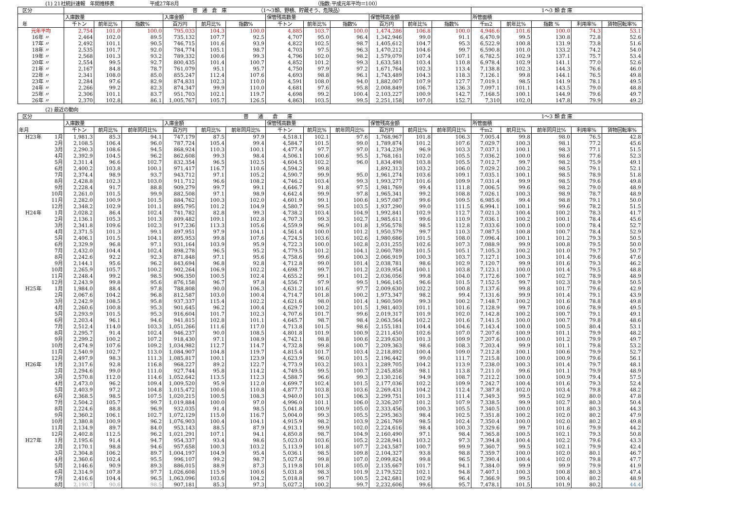(1) 21社統計速報　年間推移表 平成27年8月 （指数:平成元年平均＝100）
| 区分 | 普 通 倉 庫 （1～3類、野積、貯蔵そう、危険品） | | | | | | | | | | | | 1～3 類 倉 庫 | | | | |
| --- | --- | --- | --- | --- | --- | --- | --- | --- | --- | --- | --- | --- | --- | --- | --- | --- | --- |
| | 入庫数量 | | | 入庫金額 | | | 保管残高数量 | | | 保管残高金額 | | | 所管面積 | | | | |
| 年 | 千トン | 前年比% | 指数% | 百万円 | 前月比% | 指数% | 千トン | 前年比% | 指数% | 百万円 | 前年比% | 指数% | 千m2 | 前年比% | 指数 % | 利用率% | 貨物回転率% |
| 元年平均 | 2,754 | 101.0 | 100.0 | 795,033 | 104.3 | 100.0 | 4,885 | 103.7 | 100.0 | 1,474,286 | 106.8 | 100.0 | 4,946.6 | 101.6 | 100.0 | 74.3 | 53.1 |
| 16年 〃 | 2,464 | 102.0 | 89.5 | 735,132 | 107.7 | 92.5 | 4,707 | 95.0 | 96.4 | 1,342,946 | 99.0 | 91.1 | 6,470.9 | 99.5 | 130.8 | 72.8 | 52.6 |
| 17年 〃 | 2,492 | 101.1 | 90.5 | 746,715 | 101.6 | 93.9 | 4,822 | 102.5 | 98.7 | 1,405,612 | 104.7 | 95.3 | 6,522.9 | 100.8 | 131.9 | 73.8 | 51.6 |
| 18年 〃 | 2,535 | 101.7 | 92.0 | 784,774 | 105.1 | 98.7 | 4,703 | 97.5 | 96.3 | 1,470,212 | 104.6 | 99.7 | 6,590.8 | 101.0 | 133.2 | 74.2 | 54.0 |
| 19年 〃 | 2,568 | 101.3 | 93.2 | 789,332 | 100.6 | 99.3 | 4,796 | 102.0 | 98.2 | 1,579,079 | 107.4 | 107.1 | 6,782.5 | 102.9 | 137.1 | 75.7 | 53.4 |
| 20年 〃 | 2,554 | 99.5 | 92.7 | 800,435 | 101.4 | 100.7 | 4,852 | 101.2 | 99.3 | 1,633,581 | 103.4 | 110.8 | 6,978.4 | 102.9 | 141.1 | 77.0 | 52.6 |
| 21年 〃 | 2,167 | 84.8 | 78.7 | 761,079 | 95.1 | 95.7 | 4,750 | 97.9 | 97.2 | 1,671,764 | 102.3 | 113.4 | 7,138.8 | 102.3 | 144.3 | 76.6 | 46.0 |
| 22年 〃 | 2,341 | 108.0 | 85.0 | 855,247 | 112.4 | 107.6 | 4,693 | 98.8 | 96.1 | 1,743,489 | 104.3 | 118.3 | 7,126.1 | 99.8 | 144.1 | 76.5 | 49.8 |
| 23年 〃 | 2,284 | 97.6 | 82.9 | 874,831 | 102.3 | 110.0 | 4,591 | 108.0 | 94.0 | 1,882,007 | 107.9 | 127.7 | 7,019.1 | 98.5 | 141.9 | 78.1 | 49.5 |
| 24年 〃 | 2,266 | 99.2 | 82.3 | 874,347 | 99.9 | 110.0 | 4,681 | 97.6 | 95.8 | 2,008,849 | 106.7 | 136.3 | 7,097.1 | 101.1 | 143.5 | 79.0 | 48.8 |
| 25年 〃 | 2,306 | 101.1 | 83.7 | 951,703 | 102.1 | 119.7 | 4,698 | 99.2 | 100.4 | 2,103,227 | 100.9 | 142.7 | 7,168.5 | 100.1 | 144.9 | 79.6 | 49.7 |
| 26年 〃 | 2,370 | 102.8 | 86.1 | 1,005,767 | 105.7 | 126.5 | 4,863 | 103.5 | 99.5 | 2,251,158 | 107.0 | 152.7 | 7,310 | 102.0 | 147.8 | 79.9 | 49.2 |
(2) 最近の動向
| 区分 | | 普 通 倉 庫 | | | | | | | | | | | | 1～3 類 倉 庫 | | | | |
| --- | --- | --- | --- | --- | --- | --- | --- | --- | --- | --- | --- | --- | --- | --- | --- | --- | --- | --- |
| | | 入庫数量 | | | 入庫金額 | | | 保管残高数量 | | | 保管残高金額 | | | 所管面積 | | | | |
| 年月 | | 千トン | 前月比% | 前年同月比% | 百万円 | 前月比% | 前年同月比% | 千トン | 前月比% | 前年同月比% | 百万円 | 前月比% | 前年同月比% | 千m2 | 前月比% | 前年同月比% | 利用率% | 貨物回転率% |
| H23年 | 1月 | 1,981.3 | 85.3 | 94.1 | 747,179 | 87.5 | 97.9 | 4,518.1 | 102.1 | 97.6 | 1,768,967 | 101.8 | 106.3 | 7,005.4 | 99.8 | 98.0 | 76.5 | 42.8 |
| | 2月 | 2,108.5 | 106.4 | 96.0 | 787,724 | 105.4 | 99.4 | 4,584.7 | 101.5 | 99.0 | 1,789,874 | 101.2 | 107.6 | 7,029.7 | 100.3 | 98.1 | 77.2 | 45.6 |
| | 3月 | 2,290.3 | 108.6 | 94.5 | 868,924 | 110.3 | 100.1 | 4,477.4 | 97.7 | 97.0 | 1,734,239 | 96.9 | 103.3 | 7,037.1 | 100.1 | 98.3 | 77.1 | 51.5 |
| | 4月 | 2,392.9 | 104.5 | 96.2 | 862,608 | 99.3 | 98.4 | 4,506.1 | 100.6 | 95.5 | 1,768,161 | 102.0 | 105.5 | 7,036.2 | 100.0 | 98.6 | 77.6 | 52.3 |
| | 5月 | 2,311.4 | 96.6 | 102.7 | 832,354 | 96.5 | 102.5 | 4,604.5 | 102.2 | 96.0 | 1,834,498 | 103.8 | 105.5 | 7,012.7 | 99.7 | 98.2 | 75.9 | 49.1 |
| | 6月 | 2,400.2 | 103.8 | 100.1 | 971,417 | 116.7 | 110.6 | 4,594.2 | 99.8 | | 1,892,313 | 103.2 | 106.0 | 7,029.2 | 100.2 | 98.5 | 79.1 | 52.1 |
| | 7月 | 2,374.4 | 98.9 | 93.7 | 943,712 | 97.1 | 105.2 | 4,590.7 | 99.9 | 95.0 | 1,961,274 | 103.6 | 109.1 | 7,035.1 | 100.1 | 98.5 | 78.9 | 51.8 |
| | 8月 | 2,428.8 | 102.3 | 103.0 | 911,712 | 96.6 | 108.2 | 4,746.2 | 103.4 | 99.3 | 1,993,277 | 101.6 | 109.9 | 7,031.4 | 99.9 | 98.5 | 79.6 | 49.8 |
| | 9月 | 2,228.4 | 91.7 | 88.8 | 909,279 | 99.7 | 99.1 | 4,646.7 | 91.8 | 97.5 | 1,981,769 | 99.4 | 111.8 | 7,006.5 | 99.6 | 98.2 | 79.0 | 48.9 |
| | 10月 | 2,261.0 | 101.5 | 99.9 | 882,508 | 97.1 | 98.9 | 4,642.4 | 99.9 | 97.8 | 1,965,341 | 99.2 | 108.8 | 7,026.1 | 100.3 | 98.9 | 78.7 | 48.9 |
| | 11月 | 2,282.0 | 100.9 | 101.5 | 884,762 | 100.3 | 102.0 | 4,601.9 | 99.1 | 100.6 | 1,957,087 | 99.6 | 109.5 | 6,985.6 | 99.4 | 98.8 | 79.1 | 50.0 |
| | 12月 | 2,348.2 | 102.9 | 101.1 | 895,795 | 101.2 | 104.9 | 4,580.7 | 99.5 | 103.5 | 1,937,290 | 99.0 | 111.5 | 6,994.1 | 100.1 | 99.6 | 78.2 | 51.5 |
| H24年 | 1月 | 2,028.2 | 86.4 | 102.4 | 741,782 | 82.8 | 99.3 | 4,738.2 | 103.4 | 104.9 | 1,992,841 | 102.9 | 112.7 | 7,021.3 | 100.4 | 100.2 | 78.3 | 41.7 |
| | 2月 | 2,136.1 | 105.3 | 101.3 | 809,482 | 109.1 | 102.8 | 4,707.3 | 99.3 | 102.7 | 1,985,611 | 99.6 | 110.9 | 7,036.1 | 100.2 | 100.1 | 78.4 | 45.6 |
| | 3月 | 2,341.8 | 109.6 | 102.3 | 917,236 | 113.3 | 105.6 | 4,559.9 | 96.9 | 101.8 | 1,956,578 | 98.5 | 112.8 | 7,033.6 | 100.0 | 100.0 | 78.4 | 52.7 |
| | 4月 | 2,371.5 | 101.3 | 99.1 | 897,951 | 97.9 | 104.1 | 4,561.4 | 100.0 | 101.2 | 1,950,579 | 99.7 | 110.3 | 7,087.5 | 100.8 | 100.7 | 78.4 | 52.9 |
| | 5月 | 2,406.1 | 101.5 | 104.1 | 895,953 | 99.8 | 107.6 | 4,724.5 | 103.6 | 102.6 | 1,980,686 | 101.5 | 108.0 | 7,096.4 | 100.1 | 101.2 | 79.3 | 50.5 |
| | 6月 | 2,329.9 | 96.8 | 97.1 | 931,164 | 103.9 | 95.9 | 4,722.3 | 100.0 | 102.8 | 2,031,255 | 102.6 | 107.3 | 7,088.9 | 99.9 | 100.8 | 79.5 | 50.0 |
| | 7月 | 2,432.0 | 104.4 | 102.4 | 898,278 | 96.5 | 95.2 | 4,779.5 | 101.2 | 104.1 | 2,060,789 | 101.5 | 105.1 | 7,105.3 | 100.2 | 101.0 | 79.7 | 50.7 |
| | 8月 | 2,242.6 | 92.2 | 92.3 | 871,848 | 97.1 | 95.6 | 4,758.6 | 99.6 | 100.3 | 2,066,919 | 100.3 | 103.7 | 7,127.1 | 100.3 | 101.4 | 79.6 | 47.6 |
| | 9月 | 2,144.1 | 95.6 | 96.2 | 843,694 | 96.8 | 92.8 | 4,712.8 | 99.0 | 101.4 | 2,038,781 | 98.6 | 102.9 | 7,120.7 | 99.9 | 101.6 | 79.3 | 46.2 |
| | 10月 | 2,265.9 | 105.7 | 100.2 | 902,264 | 106.9 | 102.2 | 4,698.7 | 99.7 | 101.2 | 2,039,954 | 100.1 | 103.8 | 7,123.1 | 100.0 | 101.4 | 79.5 | 48.8 |
| | 11月 | 2,248.4 | 99.2 | 98.5 | 906,350 | 100.5 | 102.4 | 4,655.2 | 99.1 | 101.2 | 2,036,056 | 99.8 | 104.0 | 7,172.6 | 100.7 | 102.7 | 78.9 | 48.9 |
| | 12月 | 2,243.9 | 99.8 | 95.6 | 876,158 | 96.7 | 97.8 | 4,556.7 | 97.9 | 99.5 | 1,966,145 | 96.6 | 101.5 | 7,152.5 | 99.7 | 102.3 | 78.9 | 50.5 |
| H25年 | 1月 | 1,984.0 | 88.4 | 97.8 | 788,808 | 90.0 | 106.3 | 4,631.2 | 101.6 | 97.7 | 2,009,630 | 102.2 | 100.8 | 7,137.6 | 99.8 | 101.7 | 79.6 | 42.9 |
| | 2月 | 2,067.6 | 104.2 | 96.8 | 812,587 | 103.0 | 100.4 | 4,714.7 | 101.8 | 100.2 | 1,973,347 | 98.2 | 99.4 | 7,131.6 | 99.9 | 101.4 | 79.1 | 43.9 |
| | 3月 | 2,242.9 | 108.5 | 95.8 | 937,337 | 115.4 | 102.2 | 4,621.6 | 98.0 | 101.4 | 1,960,509 | 99.3 | 100.2 | 7,148.7 | 100.2 | 101.6 | 78.8 | 49.8 |
| | 4月 | 2,260.6 | 100.8 | 95.3 | 901,645 | 96.2 | 100.4 | 4,629.7 | 100.2 | 101.5 | 1,981,403 | 101.1 | 101.6 | 7,128.9 | 99.7 | 100.6 | 78.9 | 49.5 |
| | 5月 | 2,293.9 | 101.5 | 95.3 | 916,604 | 101.7 | 102.3 | 4,707.6 | 101.7 | 99.6 | 2,019,317 | 101.9 | 102.0 | 7,142.8 | 100.2 | 100.7 | 79.1 | 49.1 |
| | 6月 | 2,203.4 | 96.1 | 94.6 | 941,815 | 102.8 | 101.1 | 4,645.7 | 98.7 | 98.4 | 2,063,564 | 102.2 | 101.6 | 7,141.5 | 100.0 | 100.7 | 79.8 | 48.6 |
| | 7月 | 2,512.4 | 114.0 | 103.3 | 1,051,266 | 111.6 | 117.0 | 4,713.8 | 101.5 | 98.6 | 2,155,181 | 104.4 | 104.6 | 7,143.4 | 100.0 | 100.5 | 80.4 | 53.1 |
| | 8月 | 2,295.7 | 91.4 | 102.4 | 946,237 | 90.0 | 108.5 | 4,801.8 | 101.9 | 100.9 | 2,211,450 | 102.6 | 107.0 | 7,207.6 | 100.9 | 101.1 | 79.9 | 48.2 |
| | 9月 | 2,299.2 | 100.2 | 107.2 | 918,430 | 97.1 | 108.9 | 4,742.1 | 98.8 | 100.6 | 2,239,630 | 101.3 | 109.9 | 7,207.6 | 100.0 | 101.2 | 79.9 | 49.7 |
| | 10月 | 2,474.9 | 107.6 | 109.2 | 1,034,982 | 112.7 | 114.7 | 4,732.8 | 99.8 | 100.7 | 2,209,363 | 98.6 | 108.3 | 7,203.4 | 99.9 | 101.1 | 79.8 | 53.2 |
| | 11月 | 2,540.9 | 102.7 | 113.0 | 1,084,907 | 104.8 | 119.7 | 4,815.4 | 101.7 | 103.4 | 2,218,892 | 100.4 | 109.0 | 7,212.8 | 100.1 | 100.6 | 79.9 | 52.7 |
| | 12月 | 2,497.9 | 98.3 | 111.3 | 1,085,817 | 100.1 | 123.9 | 4,623.9 | 96.0 | 101.5 | 2,196,442 | 99.0 | 111.7 | 7,215.8 | 100.0 | 100.9 | 79.6 | 56.1 |
| H26年 | 1月 | 2,317.6 | 92.8 | 116.8 | 968,227 | 89.2 | 122.7 | 4,773.9 | 103.2 | 103.1 | 2,289,705 | 104.2 | 113.9 | 7,238.0 | 100.3 | 101.4 | 79.7 | 48.1 |
| | 2月 | 2,294.6 | 99.0 | 111.0 | 927,744 | 95.8 | 114.2 | 4,749.5 | 99.5 | 100.7 | 2,245,858 | 98.1 | 113.8 | 7,211.0 | 99.6 | 101.1 | 79.9 | 48.9 |
| | 3月 | 2,570.8 | 112.0 | 114.6 | 1,052,642 | 113.5 | 112.3 | 4,588.7 | 96.6 | 99.3 | 2,130,216 | 94.9 | 108.7 | 7,212.2 | 100.0 | 100.9 | 79.4 | 57.5 |
| | 4月 | 2,473.0 | 96.2 | 109.4 | 1,009,520 | 95.9 | 112.0 | 4,699.7 | 102.4 | 101.5 | 2,177,036 | 102.2 | 109.9 | 7,242.7 | 100.4 | 101.6 | 79.3 | 52.4 |
| | 5月 | 2,403.9 | 97.2 | 104.8 | 1,015,472 | 100.6 | 110.8 | 4,877.7 | 103.8 | 103.6 | 2,269,431 | 104.2 | 112.4 | 7,387.8 | 102.0 | 103.4 | 79.8 | 48.2 |
| | 6月 | 2,368.5 | 98.5 | 107.5 | 1,020,215 | 100.5 | 108.3 | 4,940.0 | 101.3 | 106.3 | 2,299,751 | 101.3 | 111.4 | 7,349.3 | 99.5 | 102.9 | 80.0 | 47.8 |
| | 7月 | 2,504.2 | 105.7 | 99.7 | 1,019,884 | 100.0 | 97.0 | 4,996.0 | 101.1 | 106.0 | 2,326,207 | 101.2 | 107.9 | 7,338.5 | 99.9 | 102.7 | 80.3 | 50.4 |
| | 8月 | 2,224.6 | 88.8 | 96.9 | 932,035 | 91.4 | 98.5 | 5,041.8 | 100.9 | 105.0 | 2,333,456 | 100.3 | 105.5 | 7,340.5 | 100.0 | 101.8 | 80.3 | 44.3 |
| | 9月 | 2,360.2 | 106.1 | 102.7 | 1,072,129 | 115.0 | 116.7 | 5,004.0 | 99.3 | 105.5 | 2,295,363 | 98.4 | 102.5 | 7,351.8 | 100.2 | 102.0 | 80.2 | 47.9 |
| | 10月 | 2,380.8 | 100.9 | 96.2 | 1,076,903 | 100.4 | 104.1 | 4,915.9 | 98.2 | 103.9 | 2,261,769 | 98.5 | 102.4 | 7,350.4 | 100.0 | 102.0 | 80.2 | 49.8 |
| | 11月 | 2,134.9 | 89.7 | 84.0 | 953,143 | 88.5 | 87.9 | 4,913.1 | 99.9 | 102.0 | 2,224,616 | 98.4 | 100.3 | 7,329.6 | 99.7 | 101.6 | 79.9 | 44.2 |
| | 12月 | 2,402.8 | 112.5 | 96.2 | 1,021,291 | 107.1 | 94.1 | 4,850.8 | 98.7 | 104.9 | 2,160,490 | 97.1 | 98.4 | 7,365.8 | 100.5 | 102.1 | 79.3 | 50.8 |
| H27年 | 1月 | 2,195.6 | 91.4 | 94.7 | 954,337 | 93.4 | 98.6 | 5,023.0 | 103.6 | 105.2 | 2,228,941 | 103.2 | 97.3 | 7,394.8 | 100.4 | 102.2 | 79.6 | 43.3 |
| | 2月 | 2,170.1 | 98.8 | 94.6 | 957,658 | 100.3 | 103.2 | 5,113.9 | 101.8 | 107.7 | 2,243,587 | 100.7 | 99.9 | 7,360.7 | 99.5 | 102.1 | 79.9 | 42.4 |
| | 3月 | 2,304.8 | 106.2 | 89.7 | 1,004,197 | 104.9 | 95.4 | 5,036.1 | 98.5 | 109.8 | 2,104,327 | 93.8 | 98.8 | 7,359.7 | 100.0 | 102.0 | 80.1 | 46.7 |
| | 4月 | 2,360.6 | 102.4 | 95.5 | 996,107 | 99.2 | 98.7 | 5,027.6 | 99.8 | 107.0 | 2,099,824 | 99.8 | 96.5 | 7,390.4 | 100.4 | 102.0 | 79.8 | 47.7 |
| | 5月 | 2,146.6 | 90.9 | 89.3 | 886,015 | 88.9 | 87.3 | 5,119.8 | 101.8 | 105.0 | 2,135,667 | 101.7 | 94.1 | 7,384.0 | 99.9 | 99.9 | 79.9 | 41.9 |
| | 6月 | 2,314.9 | 107.8 | 97.7 | 1,026,608 | 115.9 | 100.6 | 5,031.8 | 98.3 | 101.9 | 2,179,522 | 102.1 | 94.8 | 7,407.1 | 100.3 | 100.8 | 80.3 | 47.4 |
| | 7月 | 2,416.6 | 104.4 | 96.5 | 1,063,096 | 103.6 | 104.2 | 5,018.8 | 99.7 | 100.5 | 2,242,681 | 102.9 | 96.4 | 7,366.9 | 99.5 | 100.4 | 80.2 | 48.9 |
| | 8月 | 2,190.7 | 90.6 | 98.5 | 907,181 | 85.3 | 97.3 | 5,027.2 | 100.2 | 99.7 | 2,232,606 | 99.6 | 95.7 | 7,478.1 | 101.5 | 101.9 | 80.2 | 44.4 |